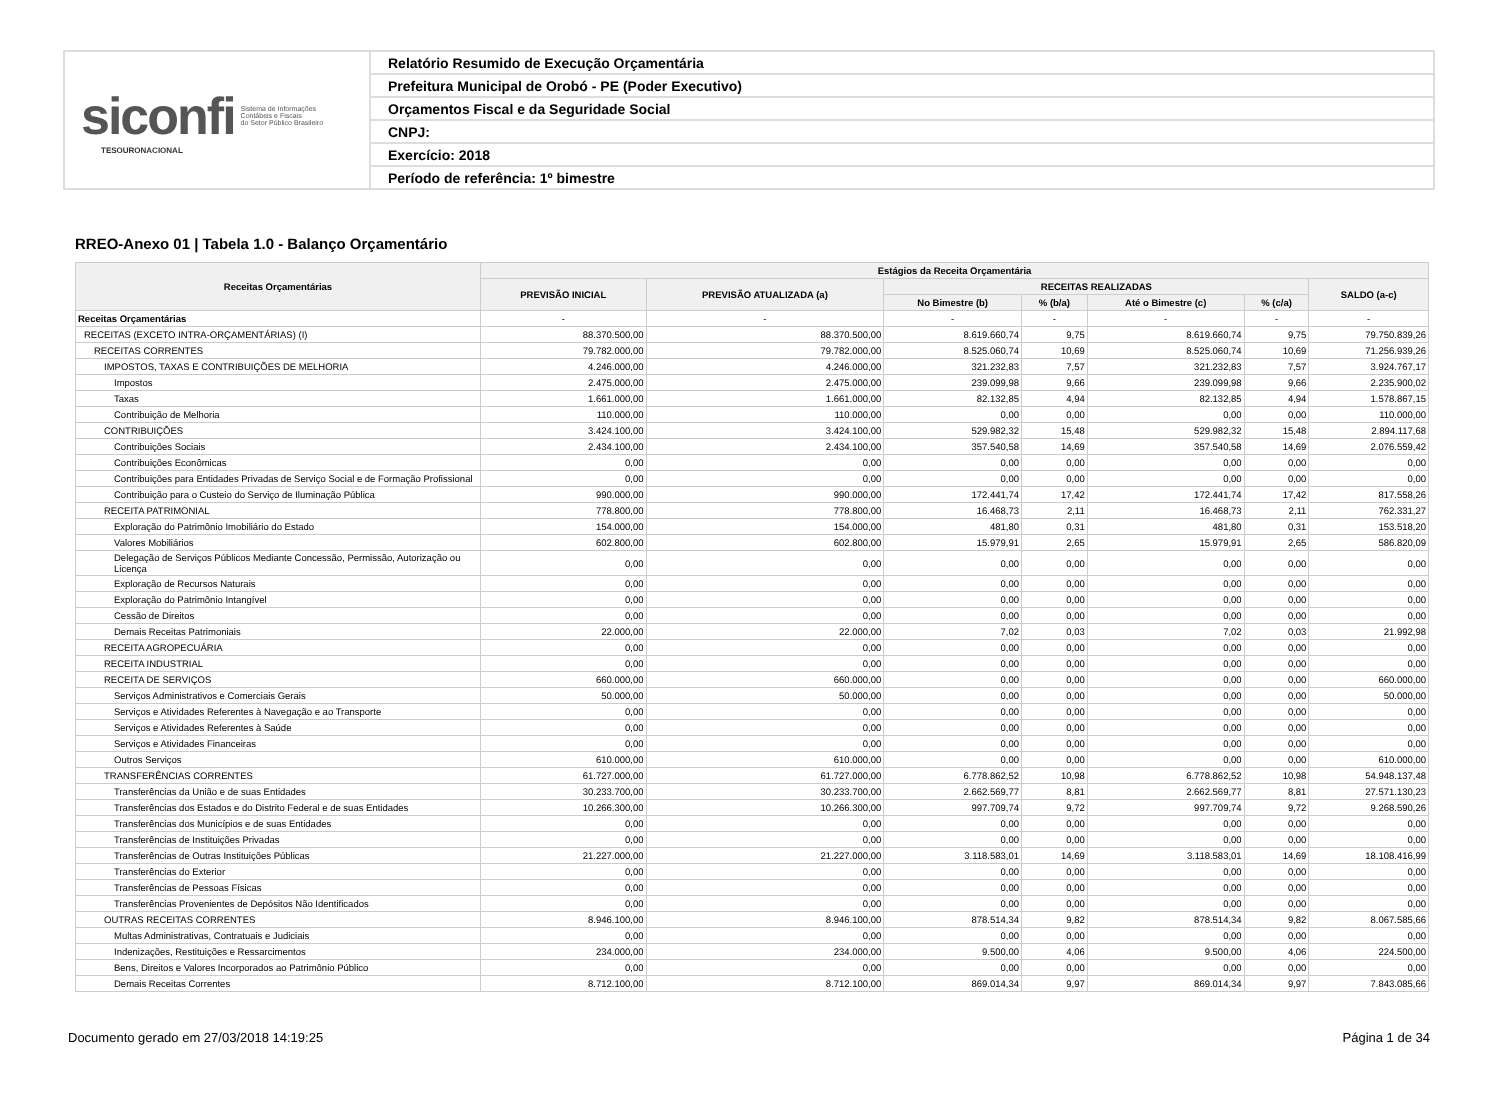siconfi Sistema de Informações
Contábeis e Fiscais
do Setor Público Brasileiro
TESOURONACIONAL
Relatório Resumido de Execução Orçamentária
Prefeitura Municipal de Orobó - PE (Poder Executivo)
Orçamentos Fiscal e da Seguridade Social
CNPJ:
Exercício: 2018
Período de referência: 1º bimestre
RREO-Anexo 01 | Tabela 1.0 - Balanço Orçamentário
| Receitas Orçamentárias | Estágios da Receita Orçamentária | | | | | | |
| --- | --- | --- | --- | --- | --- | --- | --- |
| | PREVISÃO INICIAL | PREVISÃO ATUALIZADA (a) | RECEITAS REALIZADAS | | | | SALDO (a-c) |
| | | | No Bimestre (b) | % (b/a) | Até o Bimestre (c) | % (c/a) | |
| Receitas Orçamentárias | - | - | - | - | - | - | - |
| RECEITAS (EXCETO INTRA-ORÇAMENTÁRIAS) (I) | 88.370.500,00 | 88.370.500,00 | 8.619.660,74 | 9,75 | 8.619.660,74 | 9,75 | 79.750.839,26 |
| RECEITAS CORRENTES | 79.782.000,00 | 79.782.000,00 | 8.525.060,74 | 10,69 | 8.525.060,74 | 10,69 | 71.256.939,26 |
| IMPOSTOS, TAXAS E CONTRIBUIÇÕES DE MELHORIA | 4.246.000,00 | 4.246.000,00 | 321.232,83 | 7,57 | 321.232,83 | 7,57 | 3.924.767,17 |
| Impostos | 2.475.000,00 | 2.475.000,00 | 239.099,98 | 9,66 | 239.099,98 | 9,66 | 2.235.900,02 |
| Taxas | 1.661.000,00 | 1.661.000,00 | 82.132,85 | 4,94 | 82.132,85 | 4,94 | 1.578.867,15 |
| Contribuição de Melhoria | 110.000,00 | 110.000,00 | 0,00 | 0,00 | 0,00 | 0,00 | 110.000,00 |
| CONTRIBUIÇÕES | 3.424.100,00 | 3.424.100,00 | 529.982,32 | 15,48 | 529.982,32 | 15,48 | 2.894.117,68 |
| Contribuições Sociais | 2.434.100,00 | 2.434.100,00 | 357.540,58 | 14,69 | 357.540,58 | 14,69 | 2.076.559,42 |
| Contribuições Econômicas | 0,00 | 0,00 | 0,00 | 0,00 | 0,00 | 0,00 | 0,00 |
| Contribuições para Entidades Privadas de Serviço Social e de Formação Profissional | 0,00 | 0,00 | 0,00 | 0,00 | 0,00 | 0,00 | 0,00 |
| Contribuição para o Custeio do Serviço de Iluminação Pública | 990.000,00 | 990.000,00 | 172.441,74 | 17,42 | 172.441,74 | 17,42 | 817.558,26 |
| RECEITA PATRIMONIAL | 778.800,00 | 778.800,00 | 16.468,73 | 2,11 | 16.468,73 | 2,11 | 762.331,27 |
| Exploração do Patrimônio Imobiliário do Estado | 154.000,00 | 154.000,00 | 481,80 | 0,31 | 481,80 | 0,31 | 153.518,20 |
| Valores Mobiliários | 602.800,00 | 602.800,00 | 15.979,91 | 2,65 | 15.979,91 | 2,65 | 586.820,09 |
| Delegação de Serviços Públicos Mediante Concessão, Permissão, Autorização ou Licença | 0,00 | 0,00 | 0,00 | 0,00 | 0,00 | 0,00 | 0,00 |
| Exploração de Recursos Naturais | 0,00 | 0,00 | 0,00 | 0,00 | 0,00 | 0,00 | 0,00 |
| Exploração do Patrimônio Intangível | 0,00 | 0,00 | 0,00 | 0,00 | 0,00 | 0,00 | 0,00 |
| Cessão de Direitos | 0,00 | 0,00 | 0,00 | 0,00 | 0,00 | 0,00 | 0,00 |
| Demais Receitas Patrimoniais | 22.000,00 | 22.000,00 | 7,02 | 0,03 | 7,02 | 0,03 | 21.992,98 |
| RECEITA AGROPECUÁRIA | 0,00 | 0,00 | 0,00 | 0,00 | 0,00 | 0,00 | 0,00 |
| RECEITA INDUSTRIAL | 0,00 | 0,00 | 0,00 | 0,00 | 0,00 | 0,00 | 0,00 |
| RECEITA DE SERVIÇOS | 660.000,00 | 660.000,00 | 0,00 | 0,00 | 0,00 | 0,00 | 660.000,00 |
| Serviços Administrativos e Comerciais Gerais | 50.000,00 | 50.000,00 | 0,00 | 0,00 | 0,00 | 0,00 | 50.000,00 |
| Serviços e Atividades Referentes à Navegação e ao Transporte | 0,00 | 0,00 | 0,00 | 0,00 | 0,00 | 0,00 | 0,00 |
| Serviços e Atividades Referentes à Saúde | 0,00 | 0,00 | 0,00 | 0,00 | 0,00 | 0,00 | 0,00 |
| Serviços e Atividades Financeiras | 0,00 | 0,00 | 0,00 | 0,00 | 0,00 | 0,00 | 0,00 |
| Outros Serviços | 610.000,00 | 610.000,00 | 0,00 | 0,00 | 0,00 | 0,00 | 610.000,00 |
| TRANSFERÊNCIAS CORRENTES | 61.727.000,00 | 61.727.000,00 | 6.778.862,52 | 10,98 | 6.778.862,52 | 10,98 | 54.948.137,48 |
| Transferências da União e de suas Entidades | 30.233.700,00 | 30.233.700,00 | 2.662.569,77 | 8,81 | 2.662.569,77 | 8,81 | 27.571.130,23 |
| Transferências dos Estados e do Distrito Federal e de suas Entidades | 10.266.300,00 | 10.266.300,00 | 997.709,74 | 9,72 | 997.709,74 | 9,72 | 9.268.590,26 |
| Transferências dos Municípios e de suas Entidades | 0,00 | 0,00 | 0,00 | 0,00 | 0,00 | 0,00 | 0,00 |
| Transferências de Instituições Privadas | 0,00 | 0,00 | 0,00 | 0,00 | 0,00 | 0,00 | 0,00 |
| Transferências de Outras Instituições Públicas | 21.227.000,00 | 21.227.000,00 | 3.118.583,01 | 14,69 | 3.118.583,01 | 14,69 | 18.108.416,99 |
| Transferências do Exterior | 0,00 | 0,00 | 0,00 | 0,00 | 0,00 | 0,00 | 0,00 |
| Transferências de Pessoas Físicas | 0,00 | 0,00 | 0,00 | 0,00 | 0,00 | 0,00 | 0,00 |
| Transferências Provenientes de Depósitos Não Identificados | 0,00 | 0,00 | 0,00 | 0,00 | 0,00 | 0,00 | 0,00 |
| OUTRAS RECEITAS CORRENTES | 8.946.100,00 | 8.946.100,00 | 878.514,34 | 9,82 | 878.514,34 | 9,82 | 8.067.585,66 |
| Multas Administrativas, Contratuais e Judiciais | 0,00 | 0,00 | 0,00 | 0,00 | 0,00 | 0,00 | 0,00 |
| Indenizações, Restituições e Ressarcimentos | 234.000,00 | 234.000,00 | 9.500,00 | 4,06 | 9.500,00 | 4,06 | 224.500,00 |
| Bens, Direitos e Valores Incorporados ao Patrimônio Público | 0,00 | 0,00 | 0,00 | 0,00 | 0,00 | 0,00 | 0,00 |
| Demais Receitas Correntes | 8.712.100,00 | 8.712.100,00 | 869.014,34 | 9,97 | 869.014,34 | 9,97 | 7.843.085,66 |
Documento gerado em 27/03/2018 14:19:25 Página 1 de 34